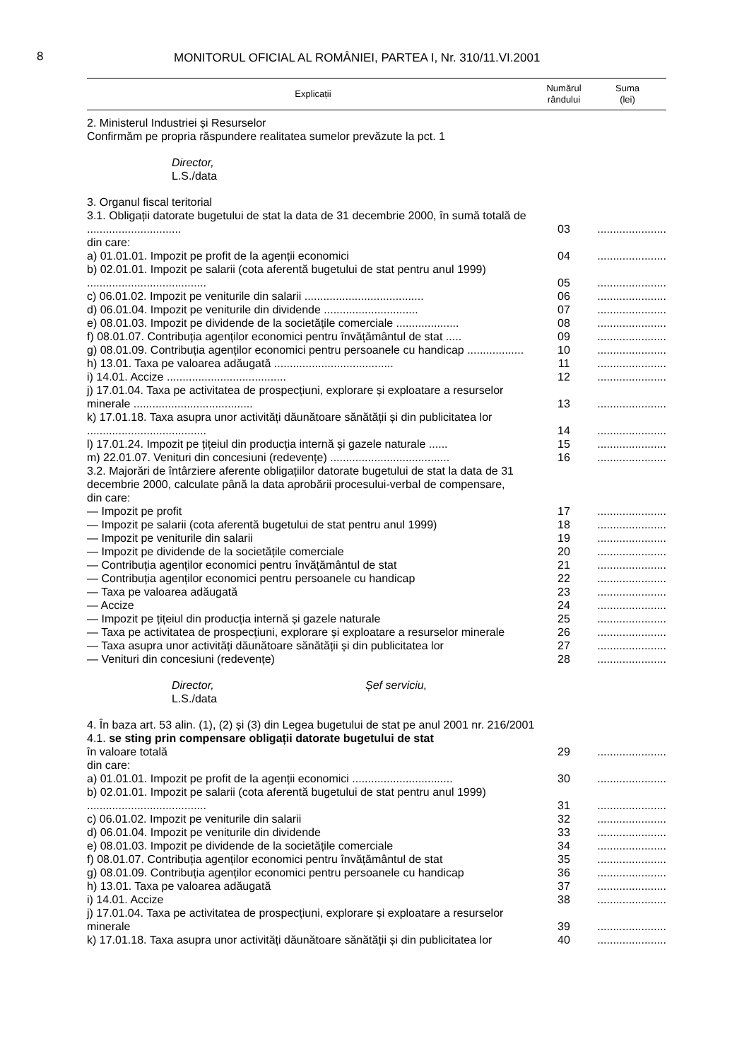8 MONITORUL OFICIAL AL ROMÂNIEI, PARTEA I, Nr. 310/11.VI.2001
| Explicații | Numărul rândului | Suma (lei) |
| --- | --- | --- |
| 2. Ministerul Industriei și Resurselor Confirmăm pe propria răspundere realitatea sumelor prevăzute la pct. 1 | | |
| Director, L.S./data | | |
| 3. Organul fiscal teritorial | | |
| 3.1. Obligații datorate bugetului de stat la data de 31 decembrie 2000, în sumă totală de .............................. | 03 | ...................... |
| din care: | | |
| a) 01.01.01. Impozit pe profit de la agenții economici | 04 | ...................... |
| b) 02.01.01. Impozit pe salarii (cota aferentă bugetului de stat pentru anul 1999) ...................................... | 05 | ...................... |
| c) 06.01.02. Impozit pe veniturile din salarii ...................................... | 06 | ...................... |
| d) 06.01.04. Impozit pe veniturile din dividende .............................. | 07 | ...................... |
| e) 08.01.03. Impozit pe dividende de la societățile comerciale .................... | 08 | ...................... |
| f) 08.01.07. Contribuția agenților economici pentru învățământul de stat ..... | 09 | ...................... |
| g) 08.01.09. Contribuția agenților economici pentru persoanele cu handicap .................. | 10 | ...................... |
| h) 13.01. Taxa pe valoarea adăugată ...................................... | 11 | ...................... |
| i) 14.01. Accize ...................................... | 12 | ...................... |
| j) 17.01.04. Taxa pe activitatea de prospecțiuni, explorare și exploatare a resurselor minerale ...................................... | 13 | ...................... |
| k) 17.01.18. Taxa asupra unor activități dăunătoare sănătății și din publicitatea lor ...................................... | 14 | ...................... |
| l) 17.01.24. Impozit pe țițeiul din producția internă și gazele naturale ...... | 15 | ...................... |
| m) 22.01.07. Venituri din concesiuni (redevențe) ...................................... | 16 | ...................... |
| 3.2. Majorări de întârziere aferente obligațiilor datorate bugetului de stat la data de 31 decembrie 2000, calculate până la data aprobării procesului-verbal de compensare, din care: | | |
| — Impozit pe profit | 17 | ...................... |
| — Impozit pe salarii (cota aferentă bugetului de stat pentru anul 1999) | 18 | ...................... |
| — Impozit pe veniturile din salarii | 19 | ...................... |
| — Impozit pe dividende de la societățile comerciale | 20 | ...................... |
| — Contribuția agenților economici pentru învățământul de stat | 21 | ...................... |
| — Contribuția agenților economici pentru persoanele cu handicap | 22 | ...................... |
| — Taxa pe valoarea adăugată | 23 | ...................... |
| — Accize | 24 | ...................... |
| — Impozit pe țițeiul din producția internă și gazele naturale | 25 | ...................... |
| — Taxa pe activitatea de prospecțiuni, explorare și exploatare a resurselor minerale | 26 | ...................... |
| — Taxa asupra unor activități dăunătoare sănătății și din publicitatea lor | 27 | ...................... |
| — Venituri din concesiuni (redevențe) | 28 | ...................... |
| Director, Șef serviciu, L.S./data | | |
| 4. În baza art. 53 alin. (1), (2) și (3) din Legea bugetului de stat pe anul 2001 nr. 216/2001 4.1. se sting prin compensare obligații datorate bugetului de stat | | |
| în valoare totală | 29 | ...................... |
| din care: | | |
| a) 01.01.01. Impozit pe profit de la agenții economici ................................ | 30 | ...................... |
| b) 02.01.01. Impozit pe salarii (cota aferentă bugetului de stat pentru anul 1999) ...................................... | 31 | ...................... |
| c) 06.01.02. Impozit pe veniturile din salarii | 32 | ...................... |
| d) 06.01.04. Impozit pe veniturile din dividende | 33 | ...................... |
| e) 08.01.03. Impozit pe dividende de la societățile comerciale | 34 | ...................... |
| f) 08.01.07. Contribuția agenților economici pentru învățământul de stat | 35 | ...................... |
| g) 08.01.09. Contribuția agenților economici pentru persoanele cu handicap | 36 | ...................... |
| h) 13.01. Taxa pe valoarea adăugată | 37 | ...................... |
| i) 14.01. Accize | 38 | ...................... |
| j) 17.01.04. Taxa pe activitatea de prospecțiuni, explorare și exploatare a resurselor minerale | 39 | ...................... |
| k) 17.01.18. Taxa asupra unor activități dăunătoare sănătății și din publicitatea lor | 40 | ...................... |